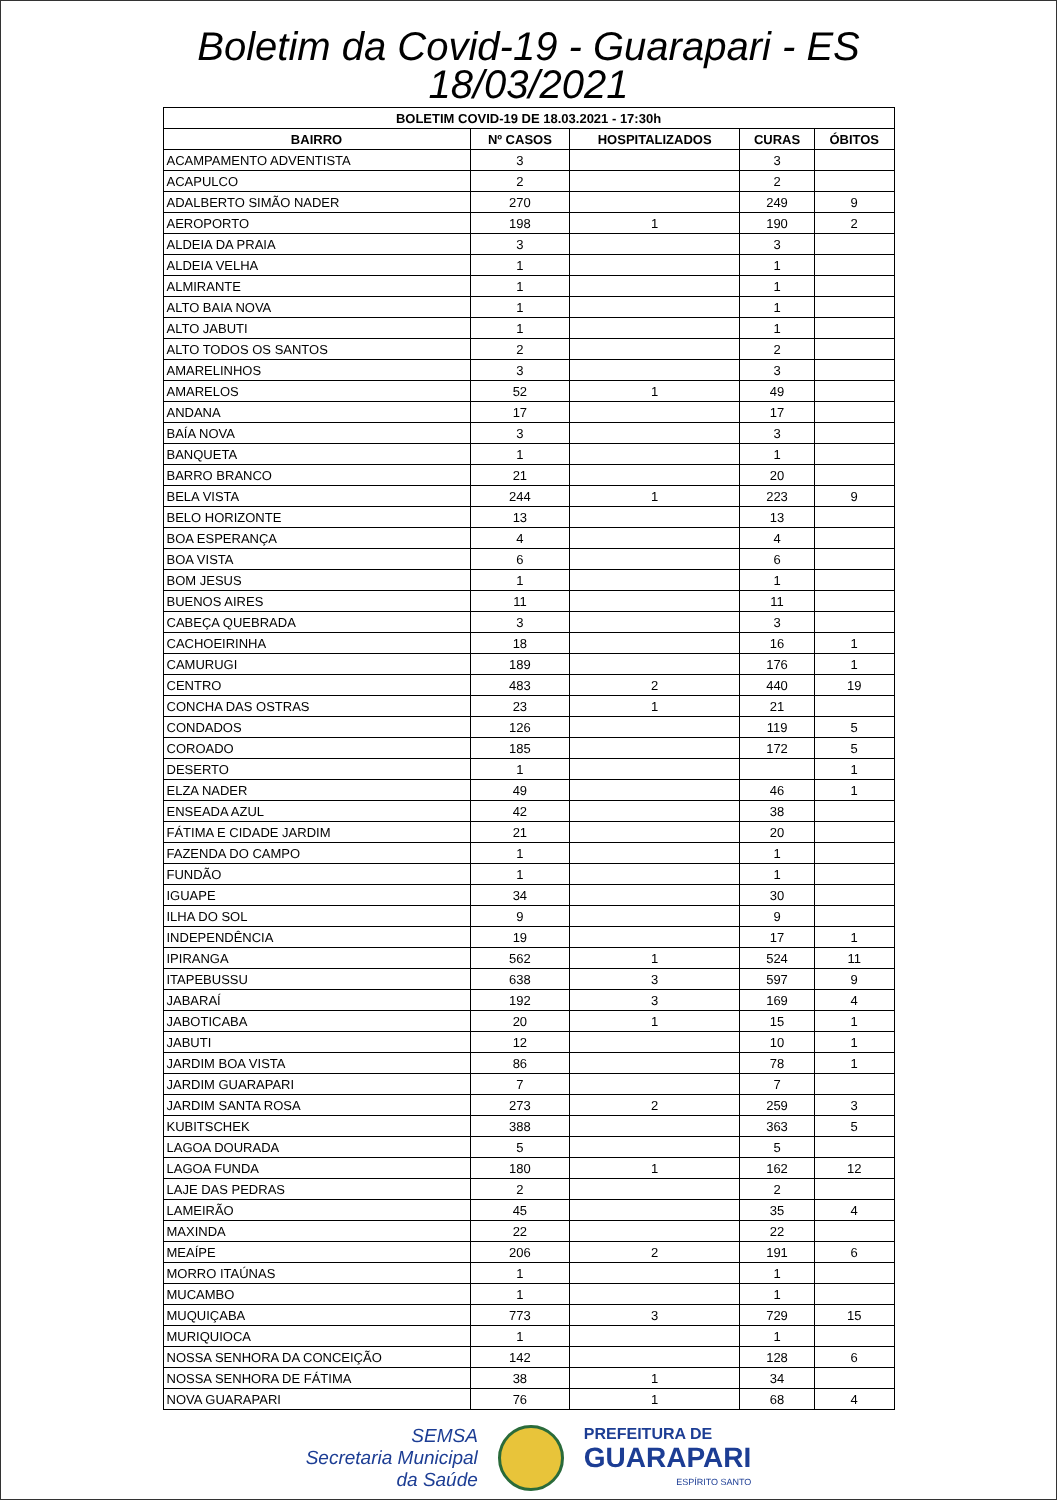Boletim da Covid-19 - Guarapari - ES
18/03/2021
| BOLETIM COVID-19 DE 18.03.2021 - 17:30h | | | | |
| --- | --- | --- | --- | --- |
| BAIRRO | Nº CASOS | HOSPITALIZADOS | CURAS | ÓBITOS |
| ACAMPAMENTO ADVENTISTA | 3 | | 3 | |
| ACAPULCO | 2 | | 2 | |
| ADALBERTO SIMÃO NADER | 270 | | 249 | 9 |
| AEROPORTO | 198 | 1 | 190 | 2 |
| ALDEIA DA PRAIA | 3 | | 3 | |
| ALDEIA VELHA | 1 | | 1 | |
| ALMIRANTE | 1 | | 1 | |
| ALTO BAIA NOVA | 1 | | 1 | |
| ALTO JABUTI | 1 | | 1 | |
| ALTO TODOS OS SANTOS | 2 | | 2 | |
| AMARELINHOS | 3 | | 3 | |
| AMARELOS | 52 | 1 | 49 | |
| ANDANA | 17 | | 17 | |
| BAÍA NOVA | 3 | | 3 | |
| BANQUETA | 1 | | 1 | |
| BARRO BRANCO | 21 | | 20 | |
| BELA VISTA | 244 | 1 | 223 | 9 |
| BELO HORIZONTE | 13 | | 13 | |
| BOA ESPERANÇA | 4 | | 4 | |
| BOA VISTA | 6 | | 6 | |
| BOM JESUS | 1 | | 1 | |
| BUENOS AIRES | 11 | | 11 | |
| CABEÇA QUEBRADA | 3 | | 3 | |
| CACHOEIRINHA | 18 | | 16 | 1 |
| CAMURUGI | 189 | | 176 | 1 |
| CENTRO | 483 | 2 | 440 | 19 |
| CONCHA DAS OSTRAS | 23 | 1 | 21 | |
| CONDADOS | 126 | | 119 | 5 |
| COROADO | 185 | | 172 | 5 |
| DESERTO | 1 | | | 1 |
| ELZA NADER | 49 | | 46 | 1 |
| ENSEADA AZUL | 42 | | 38 | |
| FÁTIMA E CIDADE JARDIM | 21 | | 20 | |
| FAZENDA DO CAMPO | 1 | | 1 | |
| FUNDÃO | 1 | | 1 | |
| IGUAPE | 34 | | 30 | |
| ILHA DO SOL | 9 | | 9 | |
| INDEPENDÊNCIA | 19 | | 17 | 1 |
| IPIRANGA | 562 | 1 | 524 | 11 |
| ITAPEBUSSU | 638 | 3 | 597 | 9 |
| JABARAÍ | 192 | 3 | 169 | 4 |
| JABOTICABA | 20 | 1 | 15 | 1 |
| JABUTI | 12 | | 10 | 1 |
| JARDIM BOA VISTA | 86 | | 78 | 1 |
| JARDIM GUARAPARI | 7 | | 7 | |
| JARDIM SANTA ROSA | 273 | 2 | 259 | 3 |
| KUBITSCHEK | 388 | | 363 | 5 |
| LAGOA DOURADA | 5 | | 5 | |
| LAGOA FUNDA | 180 | 1 | 162 | 12 |
| LAJE DAS PEDRAS | 2 | | 2 | |
| LAMEIRÃO | 45 | | 35 | 4 |
| MAXINDA | 22 | | 22 | |
| MEAÍPE | 206 | 2 | 191 | 6 |
| MORRO ITAÚNAS | 1 | | 1 | |
| MUCAMBO | 1 | | 1 | |
| MUQUIÇABA | 773 | 3 | 729 | 15 |
| MURIQUIOCA | 1 | | 1 | |
| NOSSA SENHORA DA CONCEIÇÃO | 142 | | 128 | 6 |
| NOSSA SENHORA DE FÁTIMA | 38 | 1 | 34 | |
| NOVA GUARAPARI | 76 | 1 | 68 | 4 |
SEMSA
Secretaria Municipal
da Saúde
PREFEITURA DE
GUARAPARI
ESPÍRITO SANTO